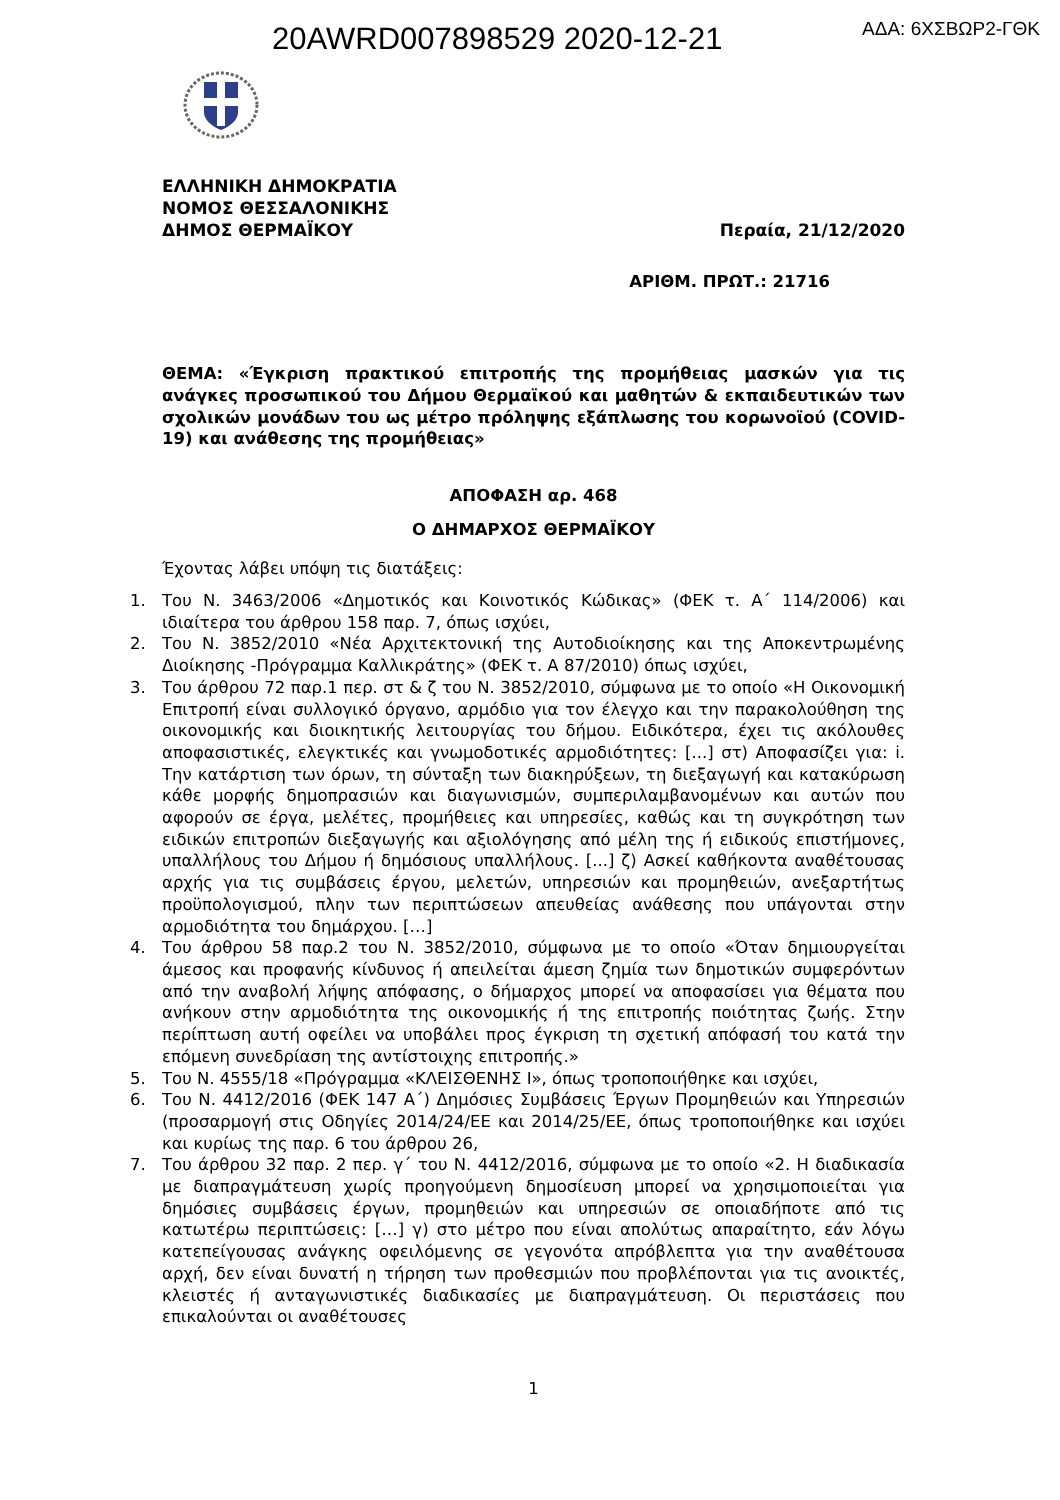20AWRD007898529 2020-12-21
ΑΔΑ: 6ΧΣΒΩΡ2-ΓΘΚ
ΕΛΛΗΝΙΚΗ ΔΗΜΟΚΡΑΤΙΑ
ΝΟΜΟΣ ΘΕΣΣΑΛΟΝΙΚΗΣ
ΔΗΜΟΣ ΘΕΡΜΑΪΚΟΥ Περαία, 21/12/2020
ΑΡΙΘΜ. ΠΡΩΤ.: 21716
ΘΕΜΑ: «Έγκριση πρακτικού επιτροπής της προμήθειας μασκών για τις ανάγκες προσωπικού του Δήμου Θερμαϊκού και μαθητών & εκπαιδευτικών των σχολικών μονάδων του ως μέτρο πρόληψης εξάπλωσης του κορωνοϊού (COVID-19) και ανάθεσης της προμήθειας»
ΑΠΟΦΑΣΗ αρ. 468
Ο ΔΗΜΑΡΧΟΣ ΘΕΡΜΑΪΚΟΥ
Έχοντας λάβει υπόψη τις διατάξεις:
1. Του Ν. 3463/2006 «Δημοτικός και Κοινοτικός Κώδικας» (ΦΕΚ τ. Α΄ 114/2006) και ιδιαίτερα του άρθρου 158 παρ. 7, όπως ισχύει,
2. Του Ν. 3852/2010 «Νέα Αρχιτεκτονική της Αυτοδιοίκησης και της Αποκεντρωμένης Διοίκησης -Πρόγραμμα Καλλικράτης» (ΦΕΚ τ. Α 87/2010) όπως ισχύει,
3. Του άρθρου 72 παρ.1 περ. στ & ζ του Ν. 3852/2010, σύμφωνα με το οποίο «Η Οικονομική Επιτροπή είναι συλλογικό όργανο, αρμόδιο για τον έλεγχο και την παρακολούθηση της οικονομικής και διοικητικής λειτουργίας του δήμου. Ειδικότερα, έχει τις ακόλουθες αποφασιστικές, ελεγκτικές και γνωμοδοτικές αρμοδιότητες: [...] στ) Αποφασίζει για: i. Την κατάρτιση των όρων, τη σύνταξη των διακηρύξεων, τη διεξαγωγή και κατακύρωση κάθε μορφής δημοπρασιών και διαγωνισμών, συμπεριλαμβανομένων και αυτών που αφορούν σε έργα, μελέτες, προμήθειες και υπηρεσίες, καθώς και τη συγκρότηση των ειδικών επιτροπών διεξαγωγής και αξιολόγησης από μέλη της ή ειδικούς επιστήμονες, υπαλλήλους του Δήμου ή δημόσιους υπαλλήλους. [...] ζ) Ασκεί καθήκοντα αναθέτουσας αρχής για τις συμβάσεις έργου, μελετών, υπηρεσιών και προμηθειών, ανεξαρτήτως προϋπολογισμού, πλην των περιπτώσεων απευθείας ανάθεσης που υπάγονται στην αρμοδιότητα του δημάρχου. […]
4. Του άρθρου 58 παρ.2 του Ν. 3852/2010, σύμφωνα με το οποίο «Όταν δημιουργείται άμεσος και προφανής κίνδυνος ή απειλείται άμεση ζημία των δημοτικών συμφερόντων από την αναβολή λήψης απόφασης, ο δήμαρχος μπορεί να αποφασίσει για θέματα που ανήκουν στην αρμοδιότητα της οικονομικής ή της επιτροπής ποιότητας ζωής. Στην περίπτωση αυτή οφείλει να υποβάλει προς έγκριση τη σχετική απόφασή του κατά την επόμενη συνεδρίαση της αντίστοιχης επιτροπής.»
5. Του Ν. 4555/18 «Πρόγραμμα «ΚΛΕΙΣΘΕΝΗΣ Ι», όπως τροποποιήθηκε και ισχύει,
6. Του Ν. 4412/2016 (ΦΕΚ 147 Α΄) Δημόσιες Συμβάσεις Έργων Προμηθειών και Υπηρεσιών (προσαρμογή στις Οδηγίες 2014/24/ΕΕ και 2014/25/ΕΕ, όπως τροποποιήθηκε και ισχύει και κυρίως της παρ. 6 του άρθρου 26,
7. Του άρθρου 32 παρ. 2 περ. γ΄ του Ν. 4412/2016, σύμφωνα με το οποίο «2. Η διαδικασία με διαπραγμάτευση χωρίς προηγούμενη δημοσίευση μπορεί να χρησιμοποιείται για δημόσιες συμβάσεις έργων, προμηθειών και υπηρεσιών σε οποιαδήποτε από τις κατωτέρω περιπτώσεις: […] γ) στο μέτρο που είναι απολύτως απαραίτητο, εάν λόγω κατεπείγουσας ανάγκης οφειλόμενης σε γεγονότα απρόβλεπτα για την αναθέτουσα αρχή, δεν είναι δυνατή η τήρηση των προθεσμιών που προβλέπονται για τις ανοικτές, κλειστές ή ανταγωνιστικές διαδικασίες με διαπραγμάτευση. Οι περιστάσεις που επικαλούνται οι αναθέτουσες
1